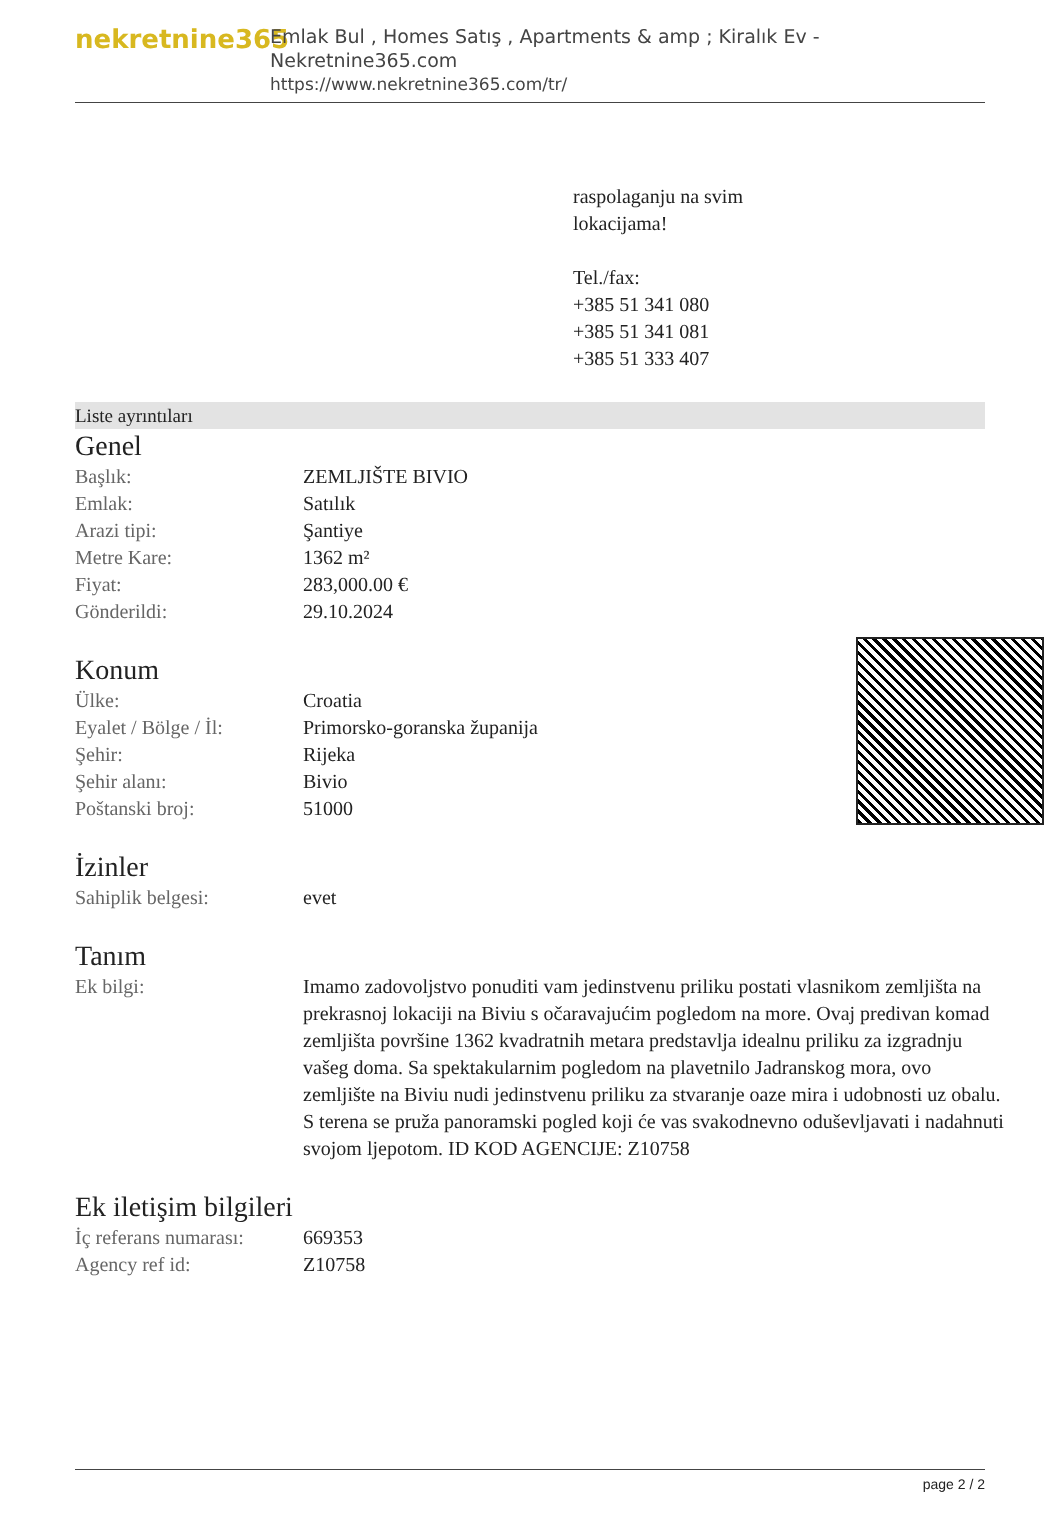nekretnine365
Emlak Bul , Homes Satış , Apartments & amp ; Kiralık Ev - Nekretnine365.com
https://www.nekretnine365.com/tr/
raspolaganju na svim
lokacijama!
Tel./fax:
+385 51 341 080
+385 51 341 081
+385 51 333 407
Liste ayrıntıları
Genel
| Başlık: | ZEMLJIŠTE BIVIO |
| Emlak: | Satılık |
| Arazi tipi: | Şantiye |
| Metre Kare: | 1362 m² |
| Fiyat: | 283,000.00 € |
| Gönderildi: | 29.10.2024 |
Konum
| Ülke: | Croatia |
| Eyalet / Bölge / İl: | Primorsko-goranska županija |
| Şehir: | Rijeka |
| Şehir alanı: | Bivio |
| Poštanski broj: | 51000 |
İzinler
| Sahiplik belgesi: | evet |
Tanım
| Ek bilgi: | Imamo zadovoljstvo ponuditi vam jedinstvenu priliku postati vlasnikom zemljišta na prekrasnoj lokaciji na Biviu s očaravajućim pogledom na more. Ovaj predivan komad zemljišta površine 1362 kvadratnih metara predstavlja idealnu priliku za izgradnju vašeg doma. Sa spektakularnim pogledom na plavetnilo Jadranskog mora, ovo zemljište na Biviu nudi jedinstvenu priliku za stvaranje oaze mira i udobnosti uz obalu. S terena se pruža panoramski pogled koji će vas svakodnevno oduševljavati i nadahnuti svojom ljepotom. ID KOD AGENCIJE: Z10758 |
Ek iletişim bilgileri
| İç referans numarası: | 669353 |
| Agency ref id: | Z10758 |
page 2 / 2